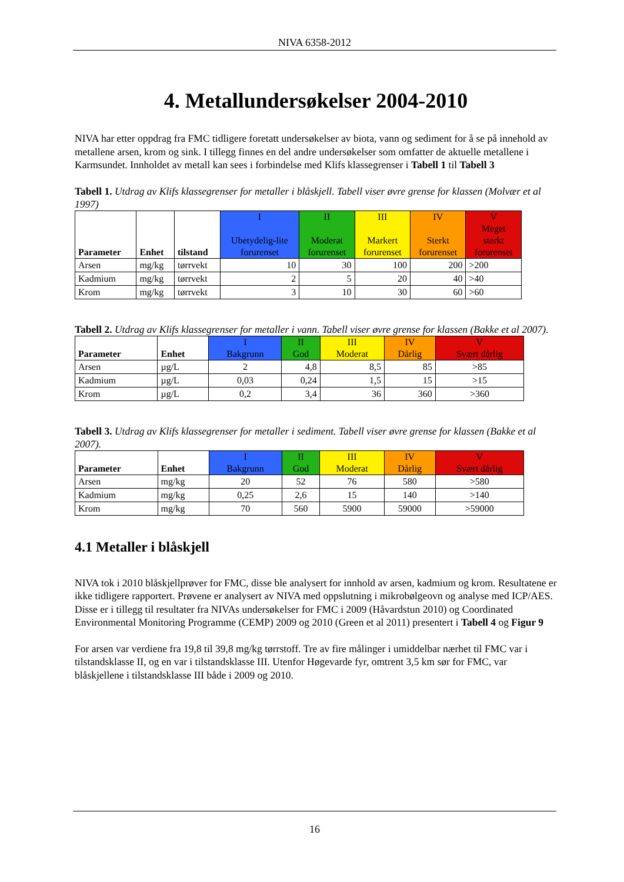NIVA 6358-2012
4. Metallundersøkelser 2004-2010
NIVA har etter oppdrag fra FMC tidligere foretatt undersøkelser av biota, vann og sediment for å se på innehold av metallene arsen, krom og sink. I tillegg finnes en del andre undersøkelser som omfatter de aktuelle metallene i Karmsundet. Innholdet av metall kan sees i forbindelse med Klifs klassegrenser i Tabell 1 til Tabell 3
Tabell 1. Utdrag av Klifs klassegrenser for metaller i blåskjell. Tabell viser øvre grense for klassen (Molvær et al 1997)
| Parameter | Enhet | tilstand | I Ubetydelig-lite forurenset | II Moderat forurenset | III Markert forurenset | IV Sterkt forurenset | V Meget sterkt forurenset |
| --- | --- | --- | --- | --- | --- | --- | --- |
| Arsen | mg/kg | tørrvekt | 10 | 30 | 100 | 200 | >200 |
| Kadmium | mg/kg | tørrvekt | 2 | 5 | 20 | 40 | >40 |
| Krom | mg/kg | tørrvekt | 3 | 10 | 30 | 60 | >60 |
Tabell 2. Utdrag av Klifs klassegrenser for metaller i vann. Tabell viser øvre grense for klassen (Bakke et al 2007).
| Parameter | Enhet | I Bakgrunn | II God | III Moderat | IV Dårlig | V Svært dårlig |
| --- | --- | --- | --- | --- | --- | --- |
| Arsen | µg/L | 2 | 4,8 | 8,5 | 85 | >85 |
| Kadmium | µg/L | 0,03 | 0,24 | 1,5 | 15 | >15 |
| Krom | µg/L | 0,2 | 3,4 | 36 | 360 | >360 |
Tabell 3. Utdrag av Klifs klassegrenser for metaller i sediment. Tabell viser øvre grense for klassen (Bakke et al 2007).
| Parameter | Enhet | I Bakgrunn | II God | III Moderat | IV Dårlig | V Svært dårlig |
| --- | --- | --- | --- | --- | --- | --- |
| Arsen | mg/kg | 20 | 52 | 76 | 580 | >580 |
| Kadmium | mg/kg | 0,25 | 2,6 | 15 | 140 | >140 |
| Krom | mg/kg | 70 | 560 | 5900 | 59000 | >59000 |
4.1 Metaller i blåskjell
NIVA tok i 2010 blåskjellprøver for FMC, disse ble analysert for innhold av arsen, kadmium og krom. Resultatene er ikke tidligere rapportert. Prøvene er analysert av NIVA med oppslutning i mikrobølgeovn og analyse med ICP/AES. Disse er i tillegg til resultater fra NIVAs undersøkelser for FMC i 2009 (Håvardstun 2010) og Coordinated Environmental Monitoring Programme (CEMP) 2009 og 2010 (Green et al 2011) presentert i Tabell 4 og Figur 9
For arsen var verdiene fra 19,8 til 39,8 mg/kg tørrstoff. Tre av fire målinger i umiddelbar nærhet til FMC var i tilstandsklasse II, og en var i tilstandsklasse III. Utenfor Høgevarde fyr, omtrent 3,5 km sør for FMC, var blåskjellene i tilstandsklasse III både i 2009 og 2010.
16